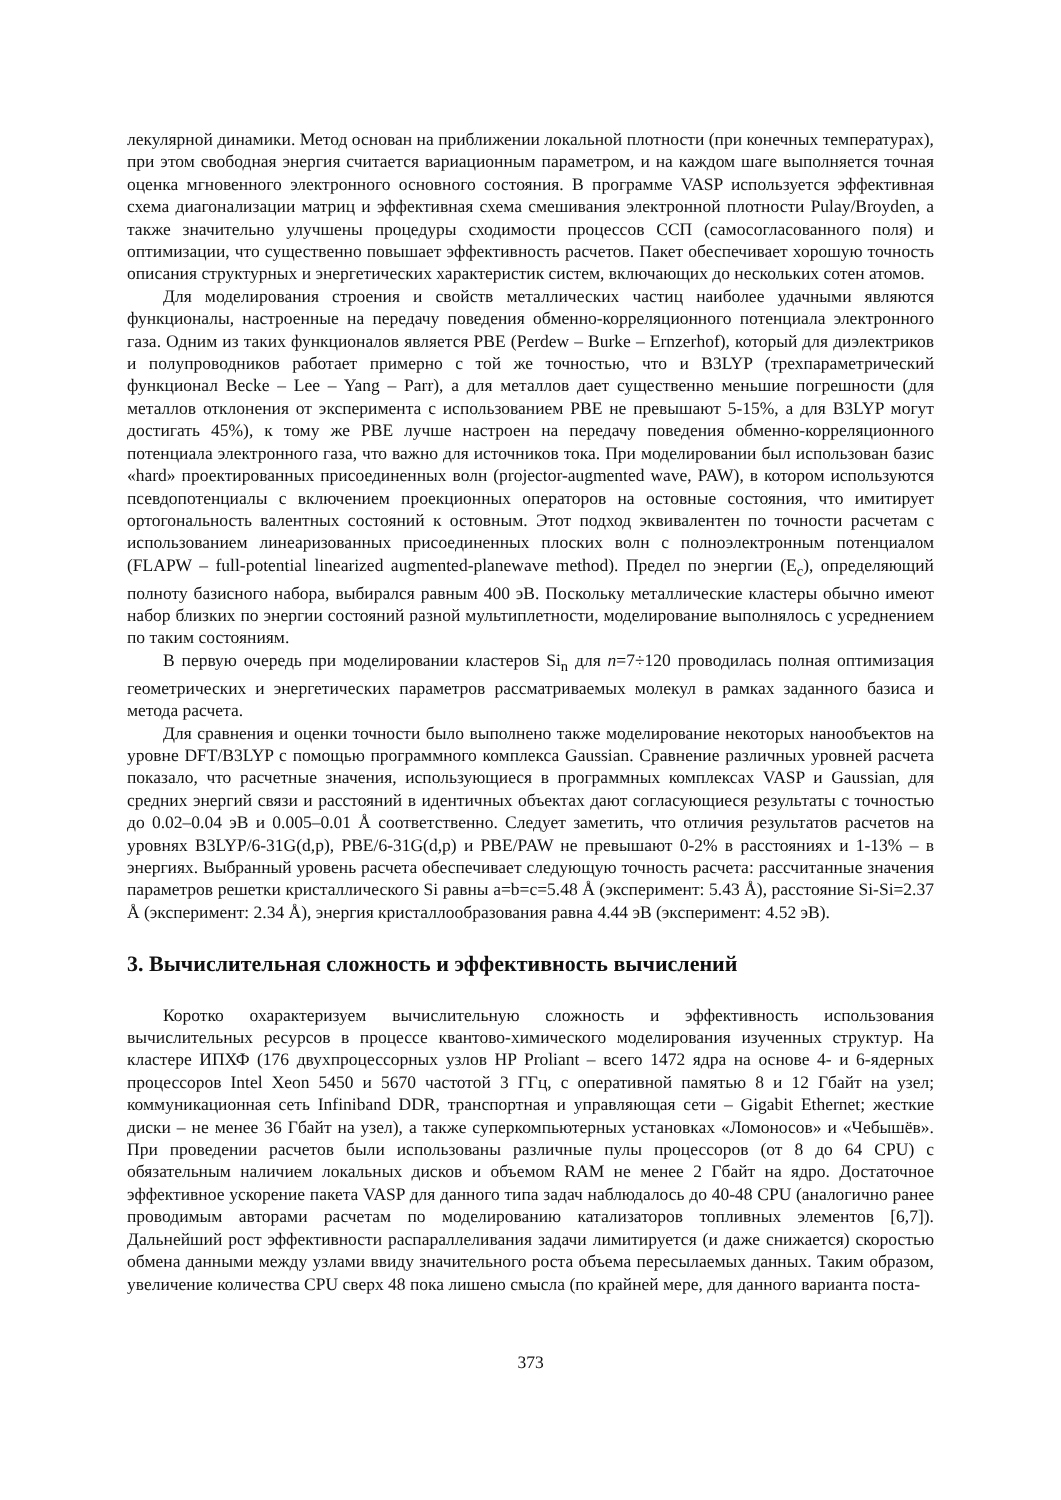лекулярной динамики. Метод основан на приближении локальной плотности (при конечных температурах), при этом свободная энергия считается вариационным параметром, и на каждом шаге выполняется точная оценка мгновенного электронного основного состояния. В программе VASP используется эффективная схема диагонализации матриц и эффективная схема смешивания электронной плотности Pulay/Broyden, а также значительно улучшены процедуры сходимости процессов ССП (самосогласованного поля) и оптимизации, что существенно повышает эффективность расчетов. Пакет обеспечивает хорошую точность описания структурных и энергетических характеристик систем, включающих до нескольких сотен атомов.
Для моделирования строения и свойств металлических частиц наиболее удачными являются функционалы, настроенные на передачу поведения обменно-корреляционного потенциала электронного газа. Одним из таких функционалов является PBE (Perdew – Burke – Ernzerhof), который для диэлектриков и полупроводников работает примерно с той же точностью, что и B3LYP (трехпараметрический функционал Becke – Lee – Yang – Parr), а для металлов дает существенно меньшие погрешности (для металлов отклонения от эксперимента с использованием PBE не превышают 5-15%, а для B3LYP могут достигать 45%), к тому же PBE лучше настроен на передачу поведения обменно-корреляционного потенциала электронного газа, что важно для источников тока. При моделировании был использован базис «hard» проектированных присоединенных волн (projector-augmented wave, PAW), в котором используются псевдопотенциалы с включением проекционных операторов на остовные состояния, что имитирует ортогональность валентных состояний к остовным. Этот подход эквивалентен по точности расчетам с использованием линеаризованных присоединенных плоских волн с полноэлектронным потенциалом (FLAPW – full-potential linearized augmented-planewave method). Предел по энергии (E<sub>c</sub>), определяющий полноту базисного набора, выбирался равным 400 эВ. Поскольку металлические кластеры обычно имеют набор близких по энергии состояний разной мультиплетности, моделирование выполнялось с усреднением по таким состояниям.
В первую очередь при моделировании кластеров Si<sub>n</sub> для n=7÷120 проводилась полная оптимизация геометрических и энергетических параметров рассматриваемых молекул в рамках заданного базиса и метода расчета.
Для сравнения и оценки точности было выполнено также моделирование некоторых нанообъектов на уровне DFT/B3LYP с помощью программного комплекса Gaussian. Сравнение различных уровней расчета показало, что расчетные значения, использующиеся в программных комплексах VASP и Gaussian, для средних энергий связи и расстояний в идентичных объектах дают согласующиеся результаты с точностью до 0.02–0.04 эВ и 0.005–0.01 Å соответственно. Следует заметить, что отличия результатов расчетов на уровнях B3LYP/6-31G(d,p), PBE/6-31G(d,p) и PBE/PAW не превышают 0-2% в расстояниях и 1-13% – в энергиях. Выбранный уровень расчета обеспечивает следующую точность расчета: рассчитанные значения параметров решетки кристаллического Si равны a=b=c=5.48 Å (эксперимент: 5.43 Å), расстояние Si-Si=2.37 Å (эксперимент: 2.34 Å), энергия кристаллообразования равна 4.44 эВ (эксперимент: 4.52 эВ).
3. Вычислительная сложность и эффективность вычислений
Коротко охарактеризуем вычислительную сложность и эффективность использования вычислительных ресурсов в процессе квантово-химического моделирования изученных структур. На кластере ИПХФ (176 двухпроцессорных узлов HP Proliant – всего 1472 ядра на основе 4- и 6-ядерных процессоров Intel Xeon 5450 и 5670 частотой 3 ГГц, с оперативной памятью 8 и 12 Гбайт на узел; коммуникационная сеть Infiniband DDR, транспортная и управляющая сети – Gigabit Ethernet; жесткие диски – не менее 36 Гбайт на узел), а также суперкомпьютерных установках «Ломоносов» и «Чебышёв». При проведении расчетов были использованы различные пулы процессоров (от 8 до 64 CPU) с обязательным наличием локальных дисков и объемом RAM не менее 2 Гбайт на ядро. Достаточное эффективное ускорение пакета VASP для данного типа задач наблюдалось до 40-48 CPU (аналогично ранее проводимым авторами расчетам по моделированию катализаторов топливных элементов [6,7]). Дальнейший рост эффективности распараллеливания задачи лимитируется (и даже снижается) скоростью обмена данными между узлами ввиду значительного роста объема пересылаемых данных. Таким образом, увеличение количества CPU сверх 48 пока лишено смысла (по крайней мере, для данного варианта поста-
373